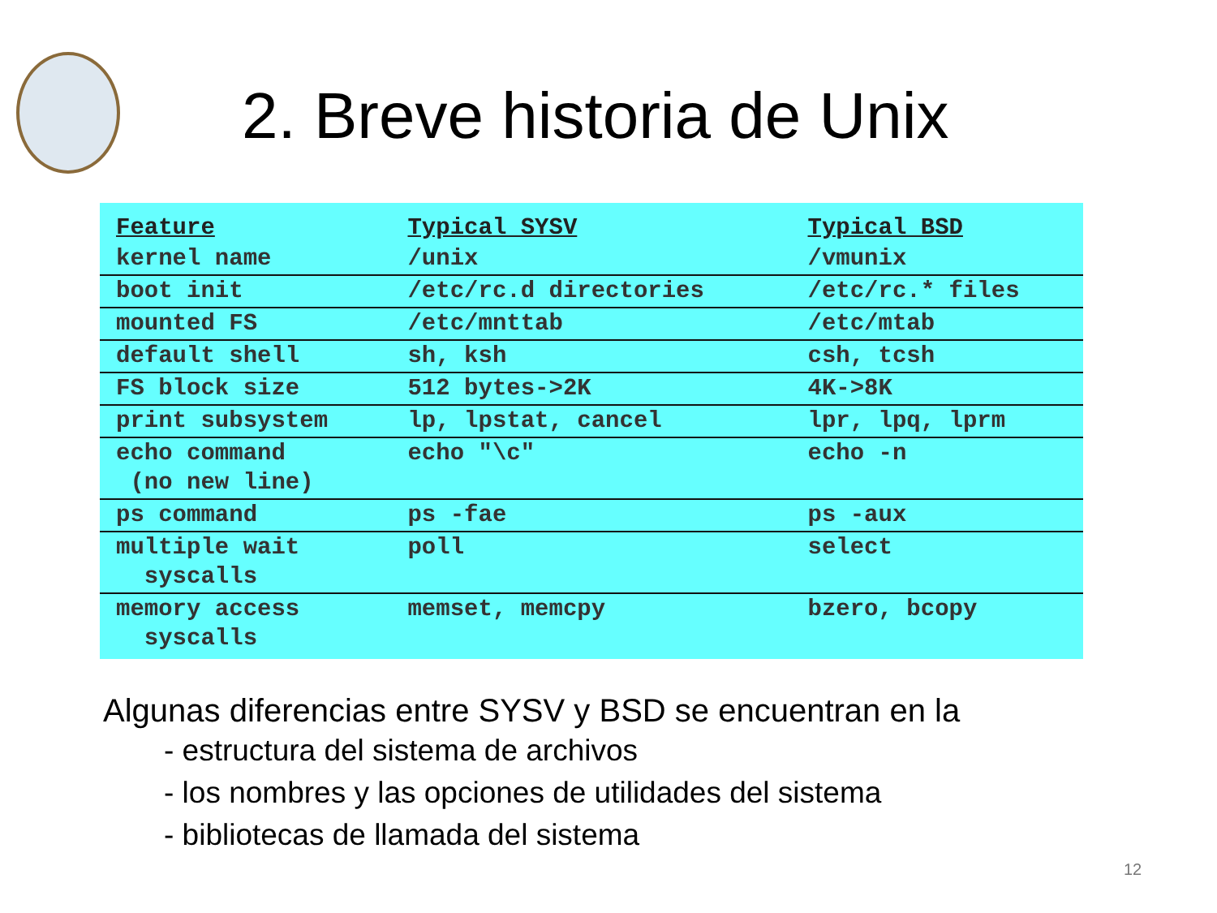2. Breve historia de Unix
| Feature | Typical SYSV | Typical BSD |
| --- | --- | --- |
| kernel name | /unix | /vmunix |
| boot init | /etc/rc.d directories | /etc/rc.* files |
| mounted FS | /etc/mnttab | /etc/mtab |
| default shell | sh, ksh | csh, tcsh |
| FS block size | 512 bytes->2K | 4K->8K |
| print subsystem | lp, lpstat, cancel | lpr, lpq, lprm |
| echo command (no new line) | echo "\c" | echo -n |
| ps command | ps -fae | ps -aux |
| multiple wait syscalls | poll | select |
| memory access syscalls | memset, memcpy | bzero, bcopy |
Algunas diferencias entre SYSV y BSD se encuentran en la
- estructura del sistema de archivos
- los nombres y las opciones de utilidades del sistema
- bibliotecas de llamada del sistema
12